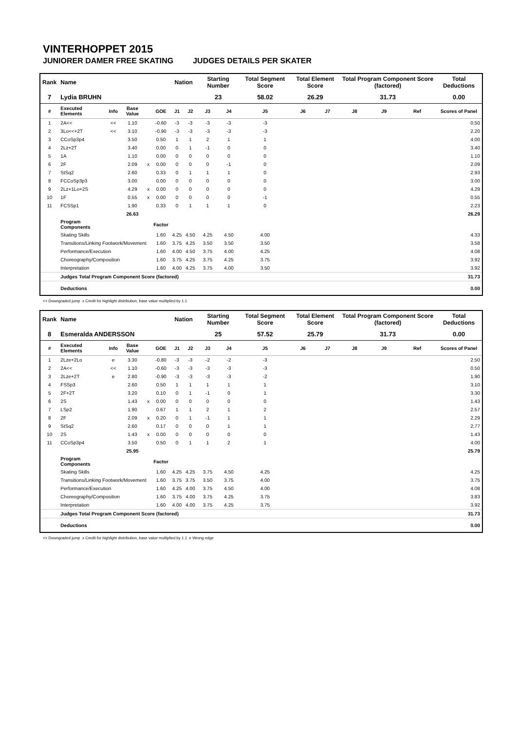VINTERHOPPET 2015
JUNIORER DAMER FREE SKATING JUDGES DETAILS PER SKATER
| Rank | Name | | | | | Nation | | Starting Number | | Total Segment Score | Total Element Score | | Total Program Component Score (factored) | | | Total Deductions |
| --- | --- | --- | --- | --- | --- | --- | --- | --- | --- | --- | --- | --- | --- | --- | --- | --- |
| 7 | Lydia BRUHN | | | | | | | 23 | | 58.02 | 26.29 | | 31.73 | | | 0.00 |
| # | Executed Elements | Info | Base Value | | GOE | J1 | J2 | J3 | J4 | J5 | J6 | J7 | J8 | J9 | Ref | Scores of Panel |
| 1 | 2A<< | << | 1.10 | | -0.60 | -3 | -3 | -3 | -3 | -3 | | | | | | 0.50 |
| 2 | 3Lo<<+2T | << | 3.10 | | -0.90 | -3 | -3 | -3 | -3 | -3 | | | | | | 2.20 |
| 3 | CCoSp3p4 | | 3.50 | | 0.50 | 1 | 1 | 2 | 1 | 1 | | | | | | 4.00 |
| 4 | 2Lz+2T | | 3.40 | | 0.00 | 0 | 1 | -1 | 0 | 0 | | | | | | 3.40 |
| 5 | 1A | | 1.10 | | 0.00 | 0 | 0 | 0 | 0 | 0 | | | | | | 1.10 |
| 6 | 2F | | 2.09 | x | 0.00 | 0 | 0 | 0 | -1 | 0 | | | | | | 2.09 |
| 7 | StSq2 | | 2.60 | | 0.33 | 0 | 1 | 1 | 1 | 0 | | | | | | 2.93 |
| 8 | FCCoSp3p3 | | 3.00 | | 0.00 | 0 | 0 | 0 | 0 | 0 | | | | | | 3.00 |
| 9 | 2Lz+1Lo+2S | | 4.29 | x | 0.00 | 0 | 0 | 0 | 0 | 0 | | | | | | 4.29 |
| 10 | 1F | | 0.55 | x | 0.00 | 0 | 0 | 0 | 0 | -1 | | | | | | 0.55 |
| 11 | FCSSp1 | | 1.90 | | 0.33 | 0 | 1 | 1 | 1 | 0 | | | | | | 2.23 |
| | | | 26.63 | | | | | | | | | | | | | 26.29 |
| | Program Components | | | | Factor | | | | | | | | | | | |
| | Skating Skills | | | | 1.60 | 4.25 | 4.50 | 4.25 | 4.50 | 4.00 | | | | | | 4.33 |
| | Transitions/Linking Footwork/Movement | | | | 1.60 | 3.75 | 4.25 | 3.50 | 3.50 | 3.50 | | | | | | 3.58 |
| | Performance/Execution | | | | 1.60 | 4.00 | 4.50 | 3.75 | 4.00 | 4.25 | | | | | | 4.08 |
| | Choreography/Composition | | | | 1.60 | 3.75 | 4.25 | 3.75 | 4.25 | 3.75 | | | | | | 3.92 |
| | Interpretation | | | | 1.60 | 4.00 | 4.25 | 3.75 | 4.00 | 3.50 | | | | | | 3.92 |
| | Judges Total Program Component Score (factored) | | | | | | | | | | | | | | | 31.73 |
| | Deductions | | | | | | | | | | | | | | | 0.00 |
<< Downgraded jump x Credit for highlight distribution, base value multiplied by 1.1
| Rank | Name | | | | | Nation | | Starting Number | | Total Segment Score | Total Element Score | | Total Program Component Score (factored) | | | Total Deductions |
| --- | --- | --- | --- | --- | --- | --- | --- | --- | --- | --- | --- | --- | --- | --- | --- | --- |
| 8 | Esmeralda ANDERSSON | | | | | | | 25 | | 57.52 | 25.79 | | 31.73 | | | 0.00 |
| # | Executed Elements | Info | Base Value | | GOE | J1 | J2 | J3 | J4 | J5 | J6 | J7 | J8 | J9 | Ref | Scores of Panel |
| 1 | 2Lze+2Lo | e | 3.30 | | -0.80 | -3 | -3 | -2 | -2 | -3 | | | | | | 2.50 |
| 2 | 2A<< | << | 1.10 | | -0.60 | -3 | -3 | -3 | -3 | -3 | | | | | | 0.50 |
| 3 | 2Lze+2T | e | 2.80 | | -0.90 | -3 | -3 | -3 | -3 | -2 | | | | | | 1.90 |
| 4 | FSSp3 | | 2.60 | | 0.50 | 1 | 1 | 1 | 1 | 1 | | | | | | 3.10 |
| 5 | 2F+2T | | 3.20 | | 0.10 | 0 | 1 | -1 | 0 | 1 | | | | | | 3.30 |
| 6 | 2S | | 1.43 | x | 0.00 | 0 | 0 | 0 | 0 | 0 | | | | | | 1.43 |
| 7 | LSp2 | | 1.90 | | 0.67 | 1 | 1 | 2 | 1 | 2 | | | | | | 2.57 |
| 8 | 2F | | 2.09 | x | 0.20 | 0 | 1 | -1 | 1 | 1 | | | | | | 2.29 |
| 9 | StSq2 | | 2.60 | | 0.17 | 0 | 0 | 0 | 1 | 1 | | | | | | 2.77 |
| 10 | 2S | | 1.43 | x | 0.00 | 0 | 0 | 0 | 0 | 0 | | | | | | 1.43 |
| 11 | CCoSp3p4 | | 3.50 | | 0.50 | 0 | 1 | 1 | 2 | 1 | | | | | | 4.00 |
| | | | 25.95 | | | | | | | | | | | | | 25.79 |
| | Program Components | | | | Factor | | | | | | | | | | | |
| | Skating Skills | | | | 1.60 | 4.25 | 4.25 | 3.75 | 4.50 | 4.25 | | | | | | 4.25 |
| | Transitions/Linking Footwork/Movement | | | | 1.60 | 3.75 | 3.75 | 3.50 | 3.75 | 4.00 | | | | | | 3.75 |
| | Performance/Execution | | | | 1.60 | 4.25 | 4.00 | 3.75 | 4.50 | 4.00 | | | | | | 4.08 |
| | Choreography/Composition | | | | 1.60 | 3.75 | 4.00 | 3.75 | 4.25 | 3.75 | | | | | | 3.83 |
| | Interpretation | | | | 1.60 | 4.00 | 4.00 | 3.75 | 4.25 | 3.75 | | | | | | 3.92 |
| | Judges Total Program Component Score (factored) | | | | | | | | | | | | | | | 31.73 |
| | Deductions | | | | | | | | | | | | | | | 0.00 |
<< Downgraded jump x Credit for highlight distribution, base value multiplied by 1.1 e Wrong edge